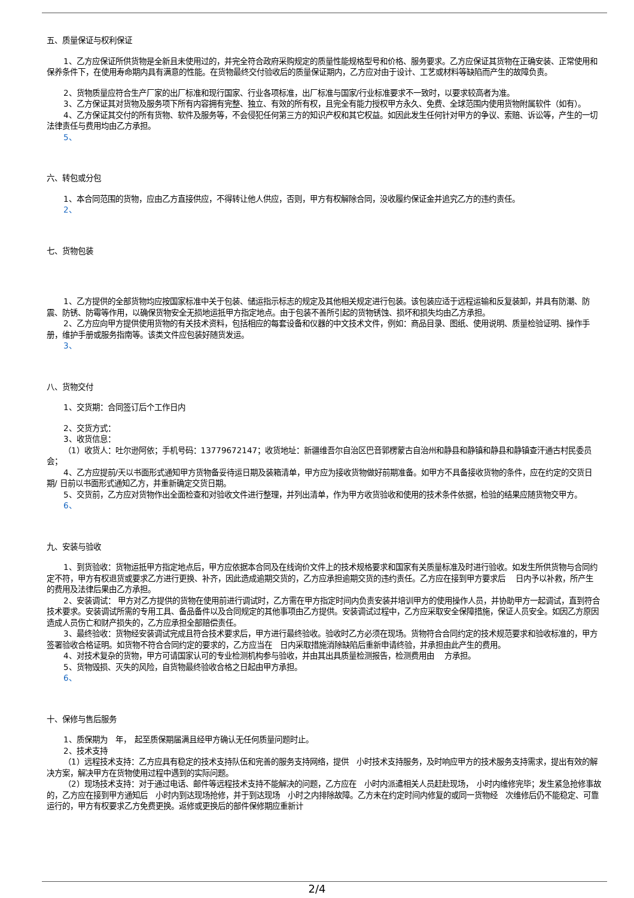五、质量保证与权利保证
1、乙方应保证所供货物是全新且未使用过的，并完全符合政府采购规定的质量性能规格型号和价格、服务要求。乙方应保证其货物在正确安装、正常使用和保养条件下，在使用寿命期内具有满意的性能。在货物最终交付验收后的质量保证期内，乙方应对由于设计、工艺或材料等缺陷而产生的故障负责。
2、货物质量应符合生产厂家的出厂标准和现行国家、行业各项标准，出厂标准与国家/行业标准要求不一致时，以要求较高者为准。
3、乙方保证其对货物及服务项下所有内容拥有完整、独立、有效的所有权，且完全有能力授权甲方永久、免费、全球范围内使用货物附属软件（如有）。
4、乙方保证其交付的所有货物、软件及服务等，不会侵犯任何第三方的知识产权和其它权益。如因此发生任何针对甲方的争议、索赔、诉讼等，产生的一切法律责任与费用均由乙方承担。
5、
六、转包或分包
1、本合同范围的货物，应由乙方直接供应，不得转让他人供应，否则，甲方有权解除合同，没收履约保证金并追究乙方的违约责任。
2、
七、货物包装
1、乙方提供的全部货物均应按国家标准中关于包装、储运指示标志的规定及其他相关规定进行包装。该包装应适于远程运输和反复装卸，并具有防潮、防震、防锈、防霉等作用，以确保货物安全无损地运抵甲方指定地点。由于包装不善所引起的货物锈蚀、损坏和损失均由乙方承担。
2、乙方应向甲方提供使用货物的有关技术资料，包括相应的每套设备和仪器的中文技术文件，例如：商品目录、图纸、使用说明、质量检验证明、操作手册，维护手册或服务指南等。该类文件应包装好随货发运。
3、
八、货物交付
1、交货期：合同签订后个工作日内
2、交货方式：
3、收货信息：
（1）收货人：吐尔逊阿依；手机号码：13779672147；收货地址：新疆维吾尔自治区巴音郭楞蒙古自治州和静县和静镇和静县和静镇查汗通古村民委员会；
4、乙方应提前/天以书面形式通知甲方货物备妥待运日期及装箱清单，甲方应为接收货物做好前期准备。如甲方不具备接收货物的条件，应在约定的交货日期/ 日前以书面形式通知乙方，并重新确定交货日期。
5、交货前，乙方应对货物作出全面检查和对验收文件进行整理，并列出清单，作为甲方收货验收和使用的技术条件依据，检验的结果应随货物交甲方。
6、
九、安装与验收
1、到货验收：货物运抵甲方指定地点后，甲方应依据本合同及在线询价文件上的技术规格要求和国家有关质量标准及时进行验收。如发生所供货物与合同约定不符，甲方有权退货或要求乙方进行更换、补齐，因此造成逾期交货的，乙方应承担逾期交货的违约责任。乙方应在接到甲方要求后　 日内予以补救，所产生的费用及法律后果由乙方承担。
2、安装调试： 甲方对乙方提供的货物在使用前进行调试时，乙方需在甲方指定时间内负责安装并培训甲方的使用操作人员，并协助甲方一起调试，直到符合技术要求。安装调试所需的专用工具、备品备件以及合同规定的其他事项由乙方提供。安装调试过程中，乙方应采取安全保障措施，保证人员安全。如因乙方原因造成人员伤亡和财产损失的，乙方应承担全部赔偿责任。
3、最终验收：货物经安装调试完成且符合技术要求后，甲方进行最终验收。验收时乙方必须在现场。货物符合合同约定的技术规范要求和验收标准的，甲方签署验收合格证明。如货物不符合合同约定的要求的，乙方应当在　日内采取措施消除缺陷后重新申请终验，并承担由此产生的费用。
4、对技术复杂的货物，甲方可请国家认可的专业检测机构参与验收，并由其出具质量检测报告，检测费用由　 方承担。
5、货物毁损、灭失的风险，自货物最终验收合格之日起由甲方承担。
6、
十、保修与售后服务
1、质保期为　年，　起至质保期届满且经甲方确认无任何质量问题时止。
2、技术支持
（1）远程技术支持：乙方应具有稳定的技术支持队伍和完善的服务支持网络，提供　小时技术支持服务，及时响应甲方的技术服务支持需求，提出有效的解决方案，解决甲方在货物使用过程中遇到的实际问题。
（2）现场技术支持：对于通过电话、邮件等远程技术支持不能解决的问题，乙方应在　小时内派遣相关人员赶赴现场，　小时内维修完毕；发生紧急抢修事故的，乙方应在接到甲方通知后　小时内到达现场抢修，并于到达现场　小时之内排除故障。乙方未在约定时间内修复的或同一货物经　次维修后仍不能稳定、可靠运行的，甲方有权要求乙方免费更换。返修或更换后的部件保修期应重新计
2/4